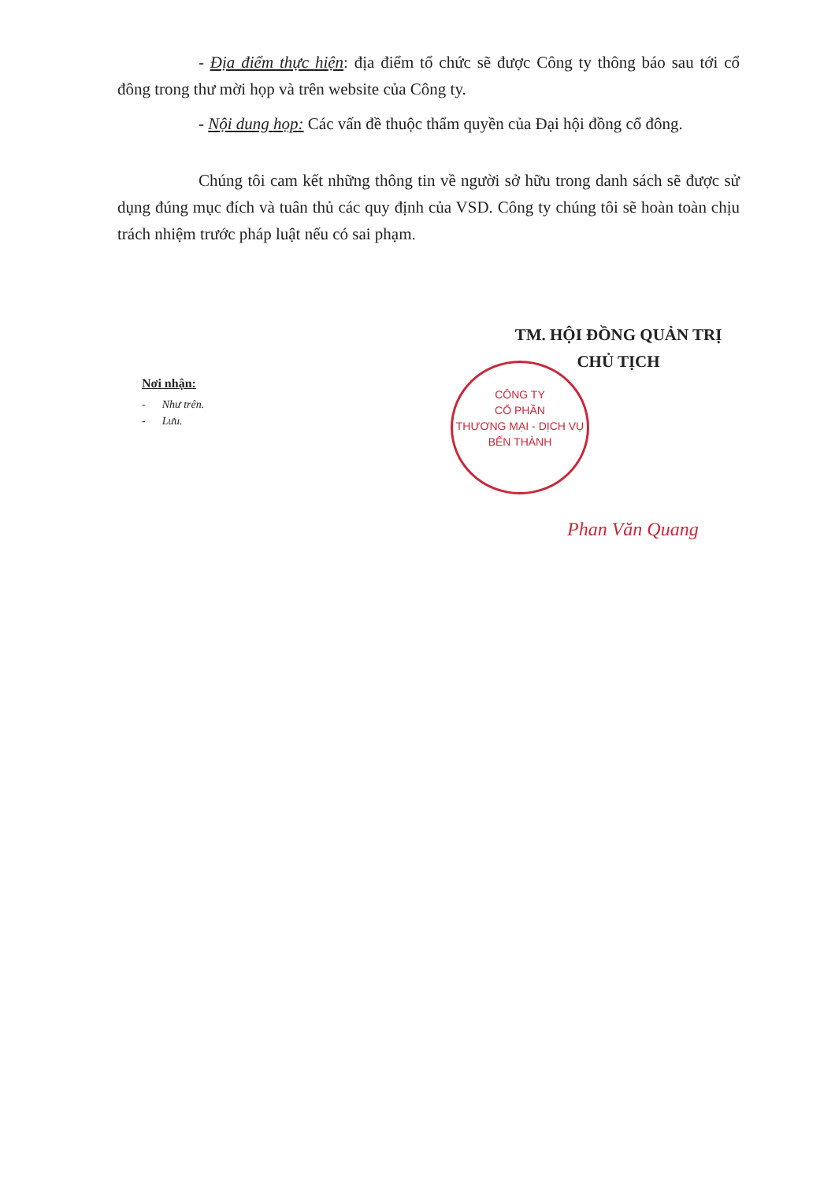- Địa điểm thực hiện: địa điểm tổ chức sẽ được Công ty thông báo sau tới cổ đông trong thư mời họp và trên website của Công ty.
- Nội dung họp: Các vấn đề thuộc thẩm quyền của Đại hội đồng cổ đông.
Chúng tôi cam kết những thông tin về người sở hữu trong danh sách sẽ được sử dụng đúng mục đích và tuân thủ các quy định của VSD. Công ty chúng tôi sẽ hoàn toàn chịu trách nhiệm trước pháp luật nếu có sai phạm.
TM. HỘI ĐỒNG QUẢN TRỊ
CHỦ TỊCH
Nơi nhận:
- Như trên.
- Lưu.
CÔNG TY
CỔ PHẦN
THƯƠNG MẠI - DỊCH VỤ
BẾN THÀNH
Phan Văn Quang